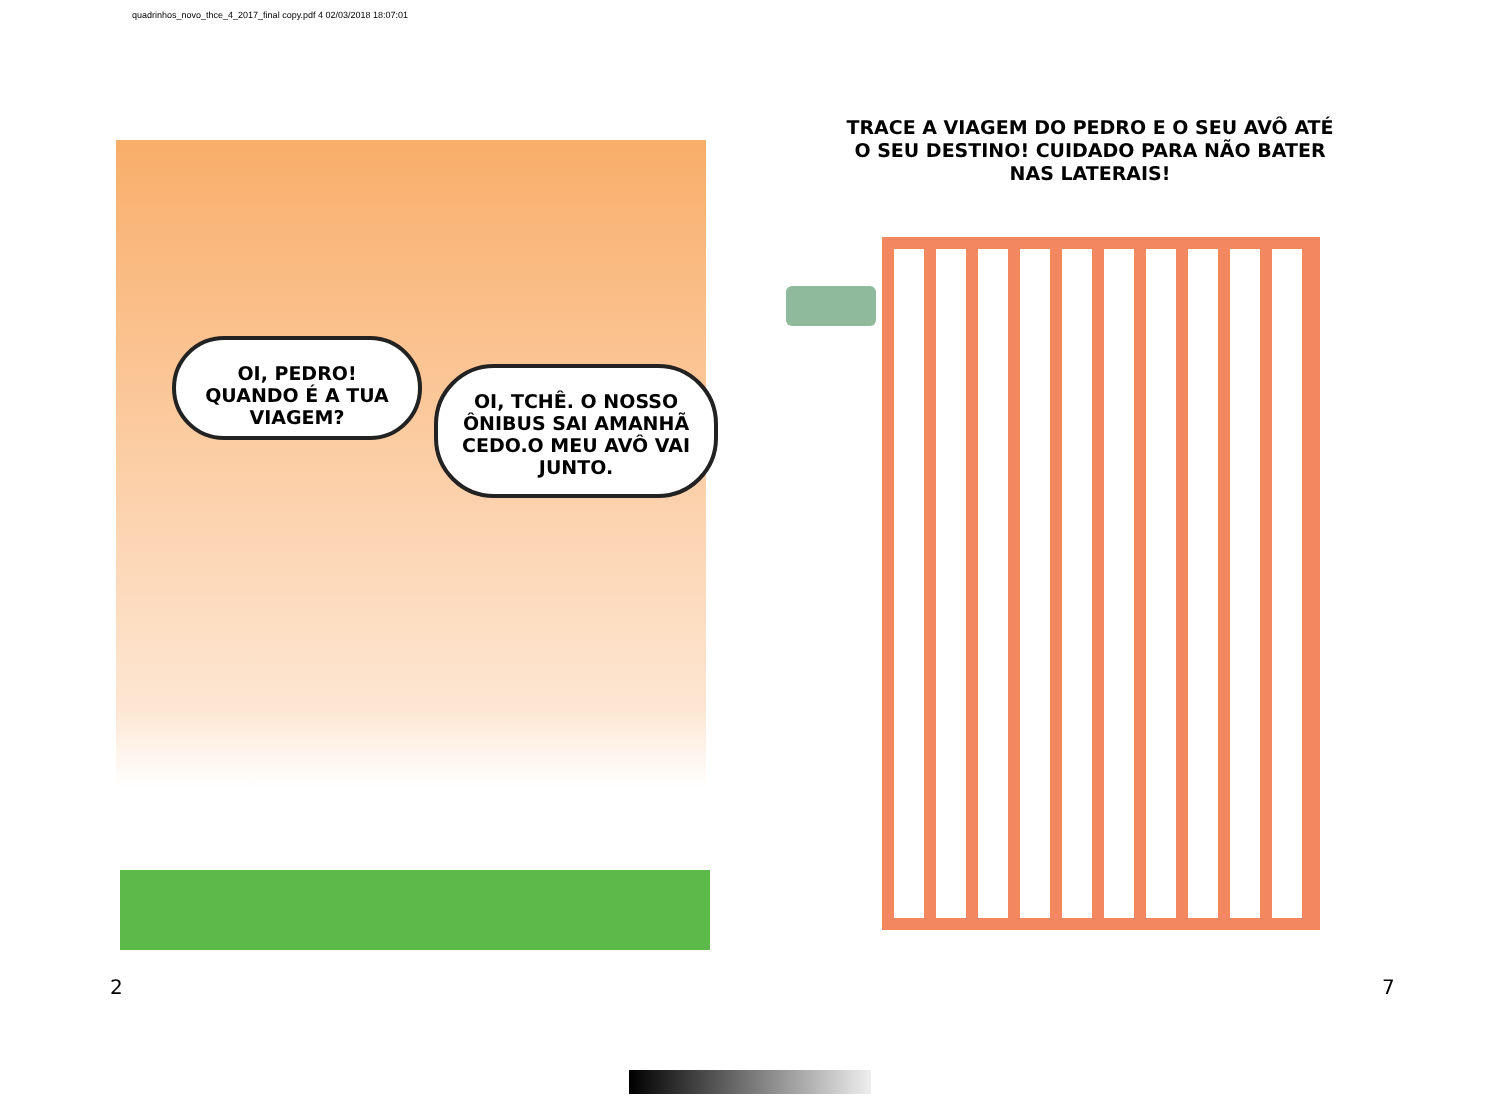quadrinhos_novo_thce_4_2017_final copy.pdf 4 02/03/2018 18:07:01
OI, PEDRO! QUANDO É A TUA VIAGEM?
OI, TCHÊ. O NOSSO ÔNIBUS SAI AMANHÃ CEDO.O MEU AVÔ VAI JUNTO.
TRACE A VIAGEM DO PEDRO E O SEU AVÔ ATÉ O SEU DESTINO! CUIDADO PARA NÃO BATER NAS LATERAIS!
2 7